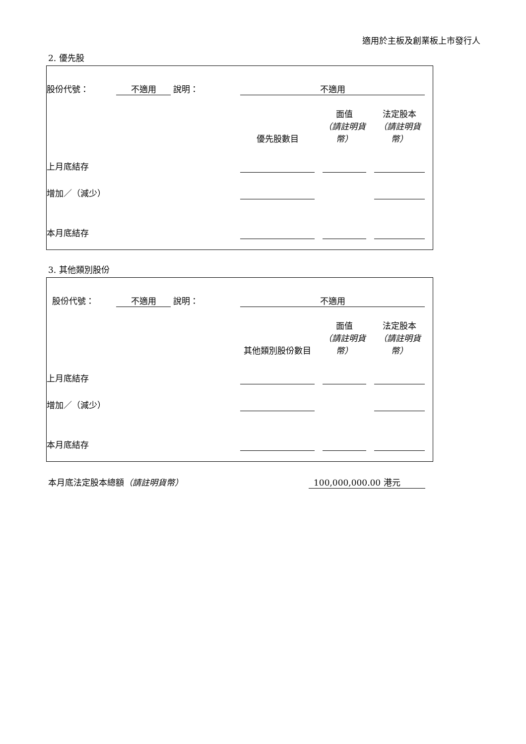適用於主板及創業板上市發行人
2. 優先股
| 股份代號： | 不適用 | 說明： | 不適用 | | | | | |
| | | | 優先股數目 | | 面值 （請註明貨幣） | | 法定股本 （請註明貨幣） | |
| 上月底結存 | | | | | | | | |
| 增加／（減少） | | | | | | | | |
| 本月底結存 | | | | | | | | |
3. 其他類別股份
| 股份代號： | 不適用 | 說明： | 不適用 | | | | | |
| | | | 其他類別股份數目 | | 面值 （請註明貨幣） | | 法定股本 （請註明貨幣） | |
| 上月底結存 | | | | | | | | |
| 增加／（減少） | | | | | | | | |
| 本月底結存 | | | | | | | | |
本月底法定股本總額（請註明貨幣） 100,000,000.00 港元